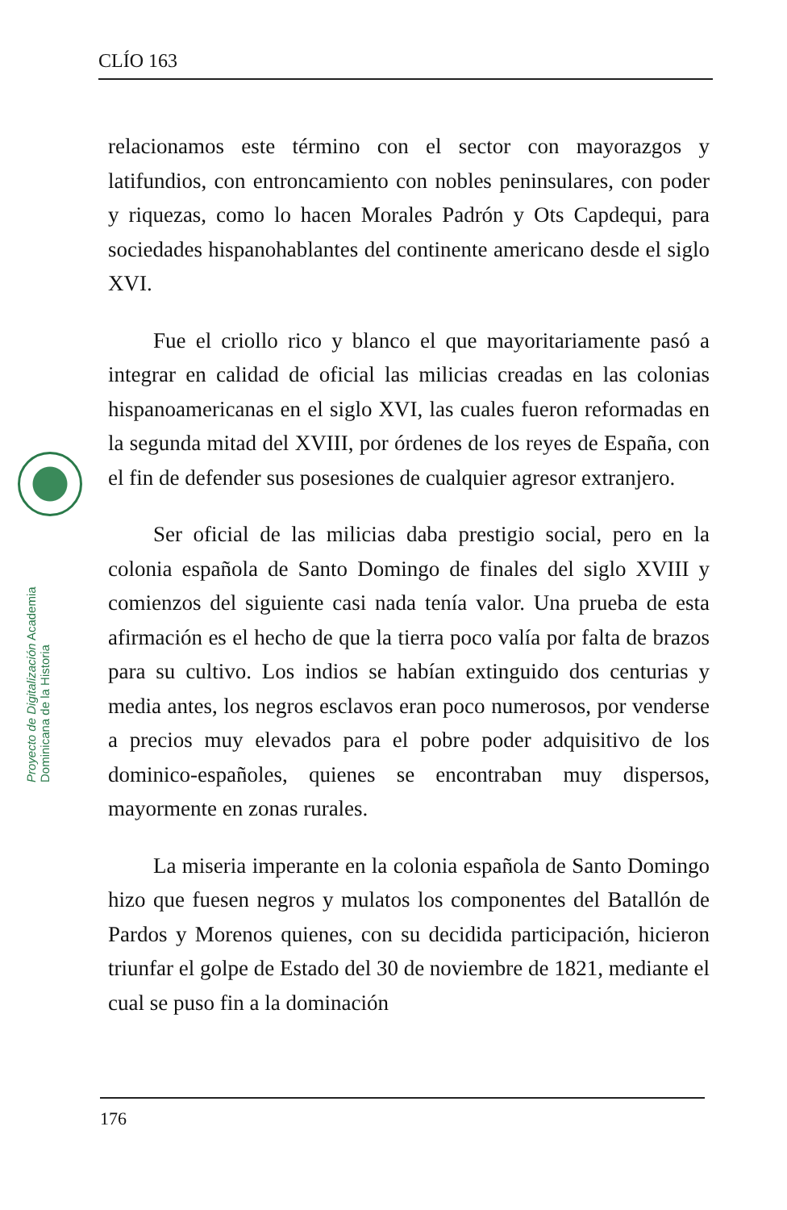CLÍO 163
Proyecto de Digitalización Academia Dominicana de la Historia
relacionamos este término con el sector con mayorazgos y latifundios, con entroncamiento con nobles peninsulares, con poder y riquezas, como lo hacen Morales Padrón y Ots Capdequi, para sociedades hispanohablantes del continente americano desde el siglo XVI.
Fue el criollo rico y blanco el que mayoritariamente pasó a integrar en calidad de oficial las milicias creadas en las colonias hispanoamericanas en el siglo XVI, las cuales fueron reformadas en la segunda mitad del XVIII, por órdenes de los reyes de España, con el fin de defender sus posesiones de cualquier agresor extranjero.
Ser oficial de las milicias daba prestigio social, pero en la colonia española de Santo Domingo de finales del siglo XVIII y comienzos del siguiente casi nada tenía valor. Una prueba de esta afirmación es el hecho de que la tierra poco valía por falta de brazos para su cultivo. Los indios se habían extinguido dos centurias y media antes, los negros esclavos eran poco numerosos, por venderse a precios muy elevados para el pobre poder adquisitivo de los dominico-españoles, quienes se encontraban muy dispersos, mayormente en zonas rurales.
La miseria imperante en la colonia española de Santo Domingo hizo que fuesen negros y mulatos los componentes del Batallón de Pardos y Morenos quienes, con su decidida participación, hicieron triunfar el golpe de Estado del 30 de noviembre de 1821, mediante el cual se puso fin a la dominación
176